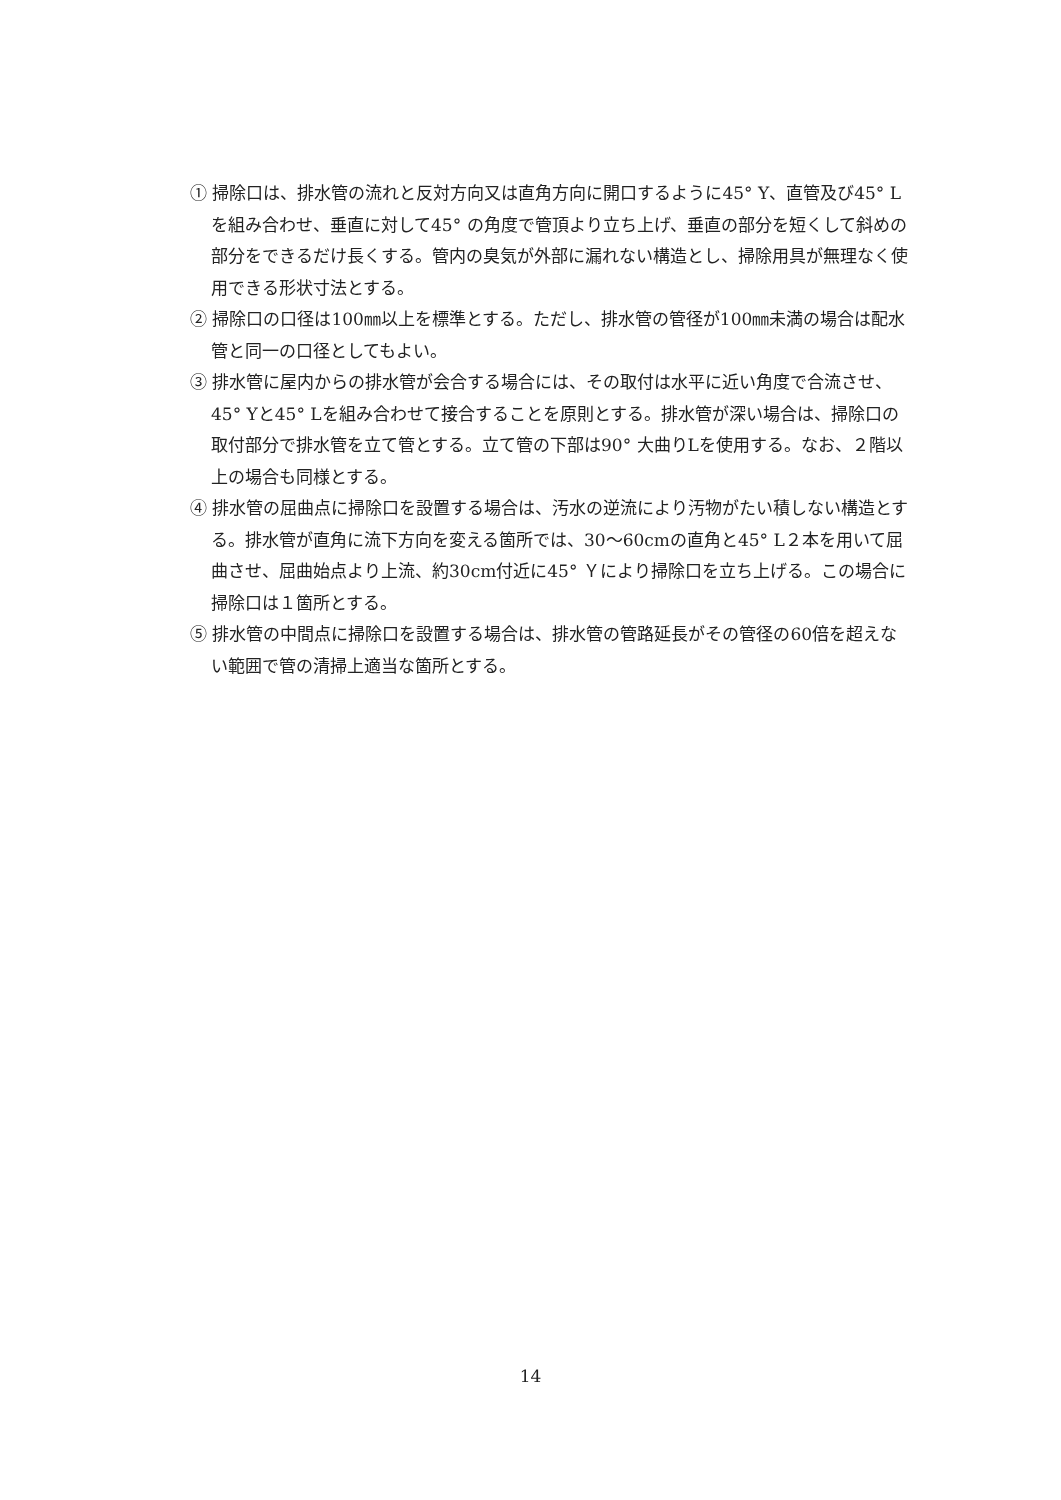① 掃除口は、排水管の流れと反対方向又は直角方向に開口するように45° Y、直管及び45° Lを組み合わせ、垂直に対して45° の角度で管頂より立ち上げ、垂直の部分を短くして斜めの部分をできるだけ長くする。管内の臭気が外部に漏れない構造とし、掃除用具が無理なく使用できる形状寸法とする。
② 掃除口の口径は100㎜以上を標準とする。ただし、排水管の管径が100㎜未満の場合は配水管と同一の口径としてもよい。
③ 排水管に屋内からの排水管が会合する場合には、その取付は水平に近い角度で合流させ、45° Yと45° Lを組み合わせて接合することを原則とする。排水管が深い場合は、掃除口の取付部分で排水管を立て管とする。立て管の下部は90° 大曲りLを使用する。なお、２階以上の場合も同様とする。
④ 排水管の屈曲点に掃除口を設置する場合は、汚水の逆流により汚物がたい積しない構造とする。排水管が直角に流下方向を変える箇所では、30～60cmの直角と45° L２本を用いて屈曲させ、屈曲始点より上流、約30cm付近に45° Ｙにより掃除口を立ち上げる。この場合に掃除口は１箇所とする。
⑤ 排水管の中間点に掃除口を設置する場合は、排水管の管路延長がその管径の60倍を超えない範囲で管の清掃上適当な箇所とする。
14